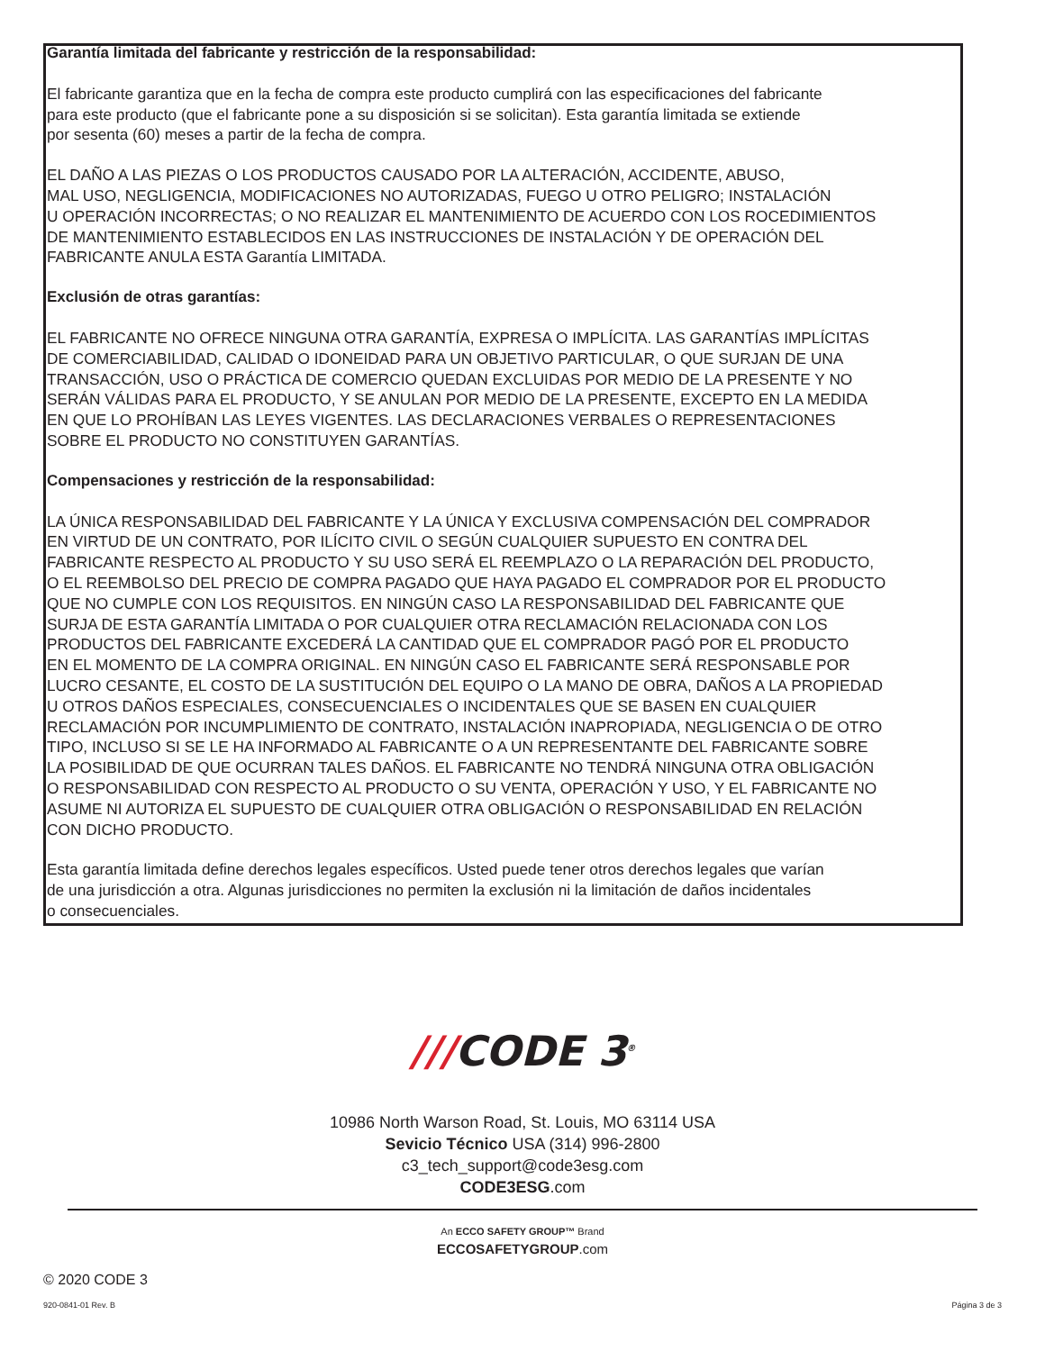Garantía limitada del fabricante y restricción de la responsabilidad:
El fabricante garantiza que en la fecha de compra este producto cumplirá con las especificaciones del fabricante
para este producto (que el fabricante pone a su disposición si se solicitan). Esta garantía limitada se extiende
por sesenta (60) meses a partir de la fecha de compra.
EL DAÑO A LAS PIEZAS O LOS PRODUCTOS CAUSADO POR LA ALTERACIÓN, ACCIDENTE, ABUSO,
MAL USO, NEGLIGENCIA, MODIFICACIONES NO AUTORIZADAS, FUEGO U OTRO PELIGRO; INSTALACIÓN
U OPERACIÓN INCORRECTAS; O NO REALIZAR EL MANTENIMIENTO DE ACUERDO CON LOS ROCEDIMIENTOS
DE MANTENIMIENTO ESTABLECIDOS EN LAS INSTRUCCIONES DE INSTALACIÓN Y DE OPERACIÓN DEL
FABRICANTE ANULA ESTA Garantía LIMITADA.
Exclusión de otras garantías:
EL FABRICANTE NO OFRECE NINGUNA OTRA GARANTÍA, EXPRESA O IMPLÍCITA. LAS GARANTÍAS IMPLÍCITAS
DE COMERCIABILIDAD, CALIDAD O IDONEIDAD PARA UN OBJETIVO PARTICULAR, O QUE SURJAN DE UNA
TRANSACCIÓN, USO O PRÁCTICA DE COMERCIO QUEDAN EXCLUIDAS POR MEDIO DE LA PRESENTE Y NO
SERÁN VÁLIDAS PARA EL PRODUCTO, Y SE ANULAN POR MEDIO DE LA PRESENTE, EXCEPTO EN LA MEDIDA
EN QUE LO PROHÍBAN LAS LEYES VIGENTES. LAS DECLARACIONES VERBALES O REPRESENTACIONES
SOBRE EL PRODUCTO NO CONSTITUYEN GARANTÍAS.
Compensaciones y restricción de la responsabilidad:
LA ÚNICA RESPONSABILIDAD DEL FABRICANTE Y LA ÚNICA Y EXCLUSIVA COMPENSACIÓN DEL COMPRADOR
EN VIRTUD DE UN CONTRATO, POR ILÍCITO CIVIL O SEGÚN CUALQUIER SUPUESTO EN CONTRA DEL
FABRICANTE RESPECTO AL PRODUCTO Y SU USO SERÁ EL REEMPLAZO O LA REPARACIÓN DEL PRODUCTO,
O EL REEMBOLSO DEL PRECIO DE COMPRA PAGADO QUE HAYA PAGADO EL COMPRADOR POR EL PRODUCTO
QUE NO CUMPLE CON LOS REQUISITOS. EN NINGÚN CASO LA RESPONSABILIDAD DEL FABRICANTE QUE
SURJA DE ESTA GARANTÍA LIMITADA O POR CUALQUIER OTRA RECLAMACIÓN RELACIONADA CON LOS
PRODUCTOS DEL FABRICANTE EXCEDERÁ LA CANTIDAD QUE EL COMPRADOR PAGÓ POR EL PRODUCTO
EN EL MOMENTO DE LA COMPRA ORIGINAL. EN NINGÚN CASO EL FABRICANTE SERÁ RESPONSABLE POR
LUCRO CESANTE, EL COSTO DE LA SUSTITUCIÓN DEL EQUIPO O LA MANO DE OBRA, DAÑOS A LA PROPIEDAD
U OTROS DAÑOS ESPECIALES, CONSECUENCIALES O INCIDENTALES QUE SE BASEN EN CUALQUIER
RECLAMACIÓN POR INCUMPLIMIENTO DE CONTRATO, INSTALACIÓN INAPROPIADA, NEGLIGENCIA O DE OTRO
TIPO, INCLUSO SI SE LE HA INFORMADO AL FABRICANTE O A UN REPRESENTANTE DEL FABRICANTE SOBRE
LA POSIBILIDAD DE QUE OCURRAN TALES DAÑOS. EL FABRICANTE NO TENDRÁ NINGUNA OTRA OBLIGACIÓN
O RESPONSABILIDAD CON RESPECTO AL PRODUCTO O SU VENTA, OPERACIÓN Y USO, Y EL FABRICANTE NO
ASUME NI AUTORIZA EL SUPUESTO DE CUALQUIER OTRA OBLIGACIÓN O RESPONSABILIDAD EN RELACIÓN
CON DICHO PRODUCTO.
Esta garantía limitada define derechos legales específicos. Usted puede tener otros derechos legales que varían
de una jurisdicción a otra. Algunas jurisdicciones no permiten la exclusión ni la limitación de daños incidentales
o consecuenciales.
///CODE 3<sup>®</sup>
10986 North Warson Road, St. Louis, MO 63114 USA
Sevicio Técnico USA (314) 996-2800
c3_tech_support@code3esg.com
CODE3ESG.com
An ECCO SAFETY GROUP™ Brand
ECCOSAFETYGROUP.com
© 2020 CODE 3
920-0841-01 Rev. B Página 3 de 3